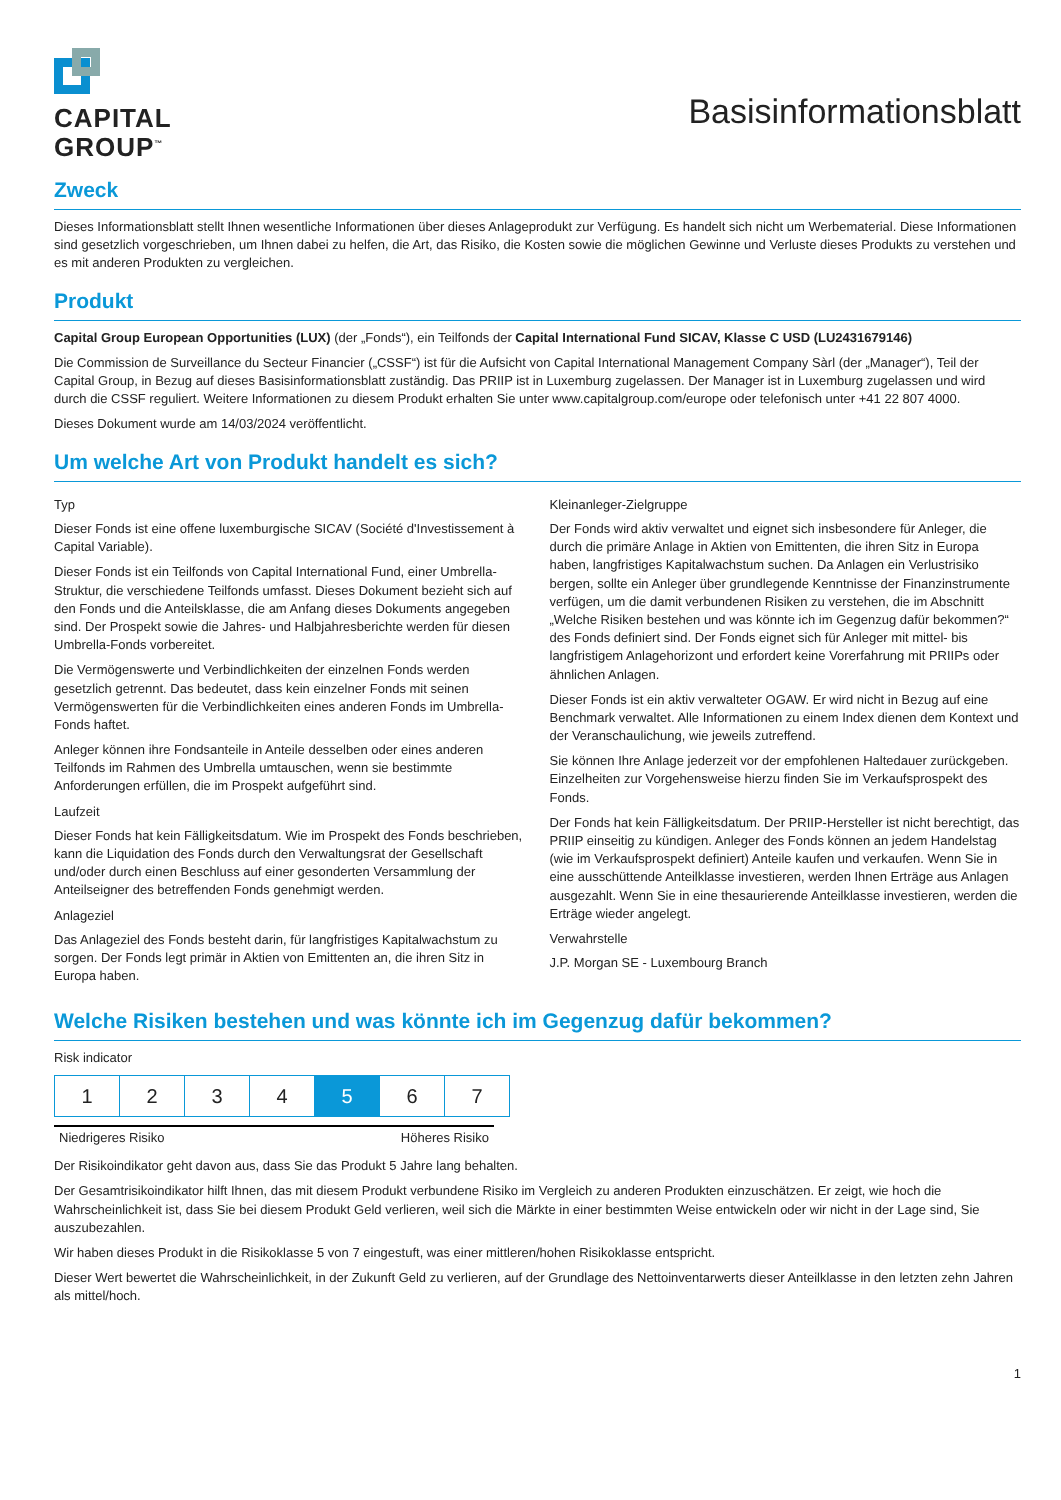CAPITAL
GROUP<sup>™</sup>
Basisinformationsblatt
Zweck
Dieses Informationsblatt stellt Ihnen wesentliche Informationen über dieses Anlageprodukt zur Verfügung. Es handelt sich nicht um Werbematerial. Diese Informationen sind gesetzlich vorgeschrieben, um Ihnen dabei zu helfen, die Art, das Risiko, die Kosten sowie die möglichen Gewinne und Verluste dieses Produkts zu verstehen und es mit anderen Produkten zu vergleichen.
Produkt
Capital Group European Opportunities (LUX) (der „Fonds“), ein Teilfonds der Capital International Fund SICAV, Klasse C USD (LU2431679146)
Die Commission de Surveillance du Secteur Financier („CSSF“) ist für die Aufsicht von Capital International Management Company Sàrl (der „Manager“), Teil der Capital Group, in Bezug auf dieses Basisinformationsblatt zuständig. Das PRIIP ist in Luxemburg zugelassen. Der Manager ist in Luxemburg zugelassen und wird durch die CSSF reguliert. Weitere Informationen zu diesem Produkt erhalten Sie unter www.capitalgroup.com/europe oder telefonisch unter +41 22 807 4000.
Dieses Dokument wurde am 14/03/2024 veröffentlicht.
Um welche Art von Produkt handelt es sich?
Typ
Dieser Fonds ist eine offene luxemburgische SICAV (Société d'Investissement à Capital Variable).
Dieser Fonds ist ein Teilfonds von Capital International Fund, einer Umbrella-Struktur, die verschiedene Teilfonds umfasst. Dieses Dokument bezieht sich auf den Fonds und die Anteilsklasse, die am Anfang dieses Dokuments angegeben sind. Der Prospekt sowie die Jahres- und Halbjahresberichte werden für diesen Umbrella-Fonds vorbereitet.
Die Vermögenswerte und Verbindlichkeiten der einzelnen Fonds werden gesetzlich getrennt. Das bedeutet, dass kein einzelner Fonds mit seinen Vermögenswerten für die Verbindlichkeiten eines anderen Fonds im Umbrella-Fonds haftet.
Anleger können ihre Fondsanteile in Anteile desselben oder eines anderen Teilfonds im Rahmen des Umbrella umtauschen, wenn sie bestimmte Anforderungen erfüllen, die im Prospekt aufgeführt sind.
Laufzeit
Dieser Fonds hat kein Fälligkeitsdatum. Wie im Prospekt des Fonds beschrieben, kann die Liquidation des Fonds durch den Verwaltungsrat der Gesellschaft und/oder durch einen Beschluss auf einer gesonderten Versammlung der Anteilseigner des betreffenden Fonds genehmigt werden.
Anlageziel
Das Anlageziel des Fonds besteht darin, für langfristiges Kapitalwachstum zu sorgen. Der Fonds legt primär in Aktien von Emittenten an, die ihren Sitz in Europa haben.
Kleinanleger-Zielgruppe
Der Fonds wird aktiv verwaltet und eignet sich insbesondere für Anleger, die durch die primäre Anlage in Aktien von Emittenten, die ihren Sitz in Europa haben, langfristiges Kapitalwachstum suchen. Da Anlagen ein Verlustrisiko bergen, sollte ein Anleger über grundlegende Kenntnisse der Finanzinstrumente verfügen, um die damit verbundenen Risiken zu verstehen, die im Abschnitt „Welche Risiken bestehen und was könnte ich im Gegenzug dafür bekommen?“ des Fonds definiert sind. Der Fonds eignet sich für Anleger mit mittel- bis langfristigem Anlagehorizont und erfordert keine Vorerfahrung mit PRIIPs oder ähnlichen Anlagen.
Dieser Fonds ist ein aktiv verwalteter OGAW. Er wird nicht in Bezug auf eine Benchmark verwaltet. Alle Informationen zu einem Index dienen dem Kontext und der Veranschaulichung, wie jeweils zutreffend.
Sie können Ihre Anlage jederzeit vor der empfohlenen Haltedauer zurückgeben. Einzelheiten zur Vorgehensweise hierzu finden Sie im Verkaufsprospekt des Fonds.
Der Fonds hat kein Fälligkeitsdatum. Der PRIIP-Hersteller ist nicht berechtigt, das PRIIP einseitig zu kündigen. Anleger des Fonds können an jedem Handelstag (wie im Verkaufsprospekt definiert) Anteile kaufen und verkaufen. Wenn Sie in eine ausschüttende Anteilklasse investieren, werden Ihnen Erträge aus Anlagen ausgezahlt. Wenn Sie in eine thesaurierende Anteilklasse investieren, werden die Erträge wieder angelegt.
Verwahrstelle
J.P. Morgan SE - Luxembourg Branch
Welche Risiken bestehen und was könnte ich im Gegenzug dafür bekommen?
Risk indicator
| 1 | 2 | 3 | 4 | 5 | 6 | 7 |
Niedrigeres Risiko Höheres Risiko
Der Risikoindikator geht davon aus, dass Sie das Produkt 5 Jahre lang behalten.
Der Gesamtrisikoindikator hilft Ihnen, das mit diesem Produkt verbundene Risiko im Vergleich zu anderen Produkten einzuschätzen. Er zeigt, wie hoch die Wahrscheinlichkeit ist, dass Sie bei diesem Produkt Geld verlieren, weil sich die Märkte in einer bestimmten Weise entwickeln oder wir nicht in der Lage sind, Sie auszubezahlen.
Wir haben dieses Produkt in die Risikoklasse 5 von 7 eingestuft, was einer mittleren/hohen Risikoklasse entspricht.
Dieser Wert bewertet die Wahrscheinlichkeit, in der Zukunft Geld zu verlieren, auf der Grundlage des Nettoinventarwerts dieser Anteilklasse in den letzten zehn Jahren als mittel/hoch.
1